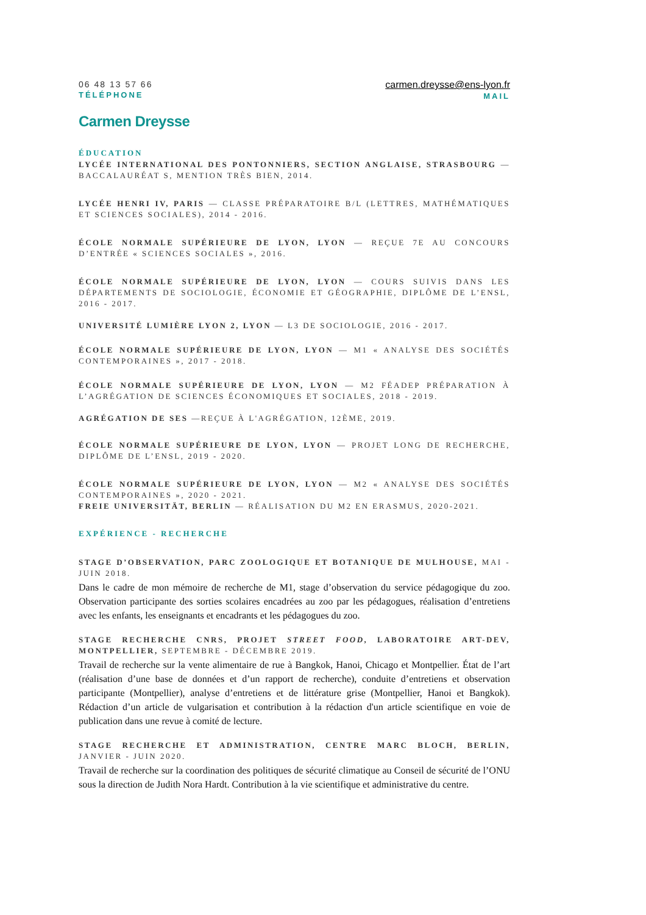06 48 13 57 66
TÉLÉPHONE
carmen.dreysse@ens-lyon.fr
MAIL
Carmen Dreysse
ÉDUCATION
LYCÉE INTERNATIONAL DES PONTONNIERS, SECTION ANGLAISE, STRASBOURG — BACCALAURÉAT S, MENTION TRÈS BIEN, 2014.
LYCÉE HENRI IV, PARIS — CLASSE PRÉPARATOIRE B/L (LETTRES, MATHÉMATIQUES ET SCIENCES SOCIALES), 2014 - 2016.
ÉCOLE NORMALE SUPÉRIEURE DE LYON, LYON — REÇUE 7E AU CONCOURS D’ENTRÉE « SCIENCES SOCIALES », 2016.
ÉCOLE NORMALE SUPÉRIEURE DE LYON, LYON — COURS SUIVIS DANS LES DÉPARTEMENTS DE SOCIOLOGIE, ÉCONOMIE ET GÉOGRAPHIE, DIPLÔME DE L’ENSL, 2016 - 2017.
UNIVERSITÉ LUMIÈRE LYON 2, LYON — L3 DE SOCIOLOGIE, 2016 - 2017.
ÉCOLE NORMALE SUPÉRIEURE DE LYON, LYON — M1 « ANALYSE DES SOCIÉTÉS CONTEMPORAINES », 2017 - 2018.
ÉCOLE NORMALE SUPÉRIEURE DE LYON, LYON — M2 FÉADEP PRÉPARATION À L’AGRÉGATION DE SCIENCES ÉCONOMIQUES ET SOCIALES, 2018 - 2019.
AGRÉGATION DE SES —REÇUE À L'AGRÉGATION, 12ÈME, 2019.
ÉCOLE NORMALE SUPÉRIEURE DE LYON, LYON — PROJET LONG DE RECHERCHE, DIPLÔME DE L’ENSL, 2019 - 2020.
ÉCOLE NORMALE SUPÉRIEURE DE LYON, LYON — M2 « ANALYSE DES SOCIÉTÉS CONTEMPORAINES », 2020 - 2021.
FREIE UNIVERSITÄT, BERLIN — RÉALISATION DU M2 EN ERASMUS, 2020-2021.
EXPÉRIENCE - RECHERCHE
STAGE D’OBSERVATION, PARC ZOOLOGIQUE ET BOTANIQUE DE MULHOUSE, MAI - JUIN 2018.
Dans le cadre de mon mémoire de recherche de M1, stage d’observation du service pédagogique du zoo. Observation participante des sorties scolaires encadrées au zoo par les pédagogues, réalisation d’entretiens avec les enfants, les enseignants et encadrants et les pédagogues du zoo.
STAGE RECHERCHE CNRS, PROJET STREET FOOD, LABORATOIRE ART-DEV, MONTPELLIER, SEPTEMBRE - DÉCEMBRE 2019.
Travail de recherche sur la vente alimentaire de rue à Bangkok, Hanoi, Chicago et Montpellier. État de l’art (réalisation d’une base de données et d’un rapport de recherche), conduite d’entretiens et observation participante (Montpellier), analyse d’entretiens et de littérature grise (Montpellier, Hanoi et Bangkok). Rédaction d’un article de vulgarisation et contribution à la rédaction d'un article scientifique en voie de publication dans une revue à comité de lecture.
STAGE RECHERCHE ET ADMINISTRATION, CENTRE MARC BLOCH, BERLIN, JANVIER - JUIN 2020.
Travail de recherche sur la coordination des politiques de sécurité climatique au Conseil de sécurité de l’ONU sous la direction de Judith Nora Hardt. Contribution à la vie scientifique et administrative du centre.